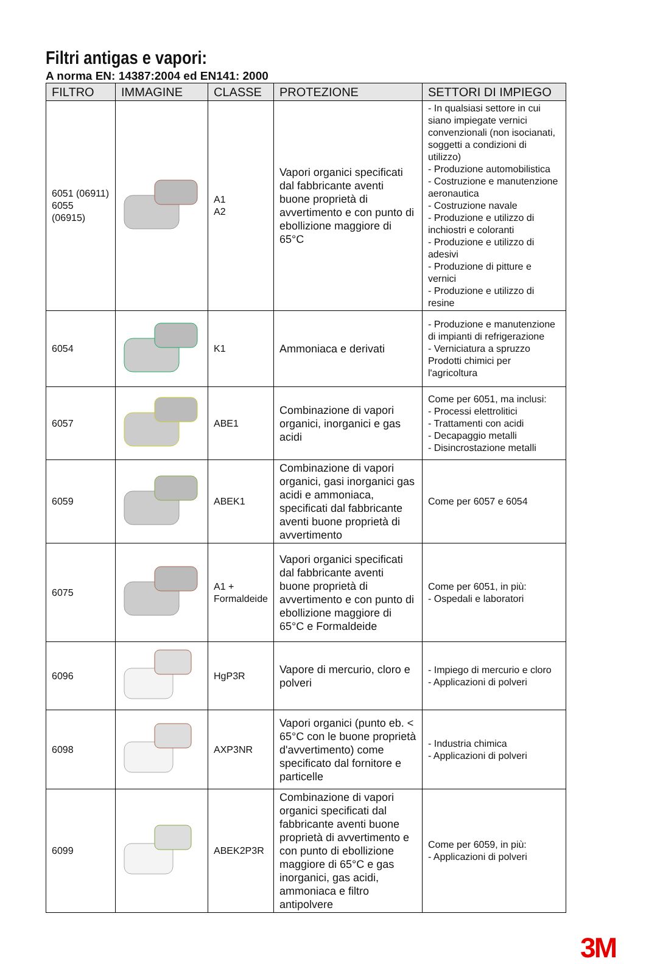Filtri antigas e vapori:
A norma EN: 14387:2004 ed EN141: 2000
| FILTRO | IMMAGINE | CLASSE | PROTEZIONE | SETTORI DI IMPIEGO |
| --- | --- | --- | --- | --- |
| 6051 (06911) 6055 (06915) | | A1 A2 | Vapori organici specificati dal fabbricante aventi buone proprietà di avvertimento e con punto di ebollizione maggiore di 65°C | - In qualsiasi settore in cui siano impiegate vernici convenzionali (non isocianati, soggetti a condizioni di utilizzo) - Produzione automobilistica - Costruzione e manutenzione aeronautica - Costruzione navale - Produzione e utilizzo di inchiostri e coloranti - Produzione e utilizzo di adesivi - Produzione di pitture e vernici - Produzione e utilizzo di resine |
| 6054 | | K1 | Ammoniaca e derivati | - Produzione e manutenzione di impianti di refrigerazione - Verniciatura a spruzzo Prodotti chimici per l'agricoltura |
| 6057 | | ABE1 | Combinazione di vapori organici, inorganici e gas acidi | Come per 6051, ma inclusi: - Processi elettrolitici - Trattamenti con acidi - Decapaggio metalli - Disincrostazione metalli |
| 6059 | | ABEK1 | Combinazione di vapori organici, gasi inorganici gas acidi e ammoniaca, specificati dal fabbricante aventi buone proprietà di avvertimento | Come per 6057 e 6054 |
| 6075 | | A1 + Formaldeide | Vapori organici specificati dal fabbricante aventi buone proprietà di avvertimento e con punto di ebollizione maggiore di 65°C e Formaldeide | Come per 6051, in più: - Ospedali e laboratori |
| 6096 | | HgP3R | Vapore di mercurio, cloro e polveri | - Impiego di mercurio e cloro - Applicazioni di polveri |
| 6098 | | AXP3NR | Vapori organici (punto eb. < 65°C con le buone proprietà d'avvertimento) come specificato dal fornitore e particelle | - Industria chimica - Applicazioni di polveri |
| 6099 | | ABEK2P3R | Combinazione di vapori organici specificati dal fabbricante aventi buone proprietà di avvertimento e con punto di ebollizione maggiore di 65°C e gas inorganici, gas acidi, ammoniaca e filtro antipolvere | Come per 6059, in più: - Applicazioni di polveri |
3M